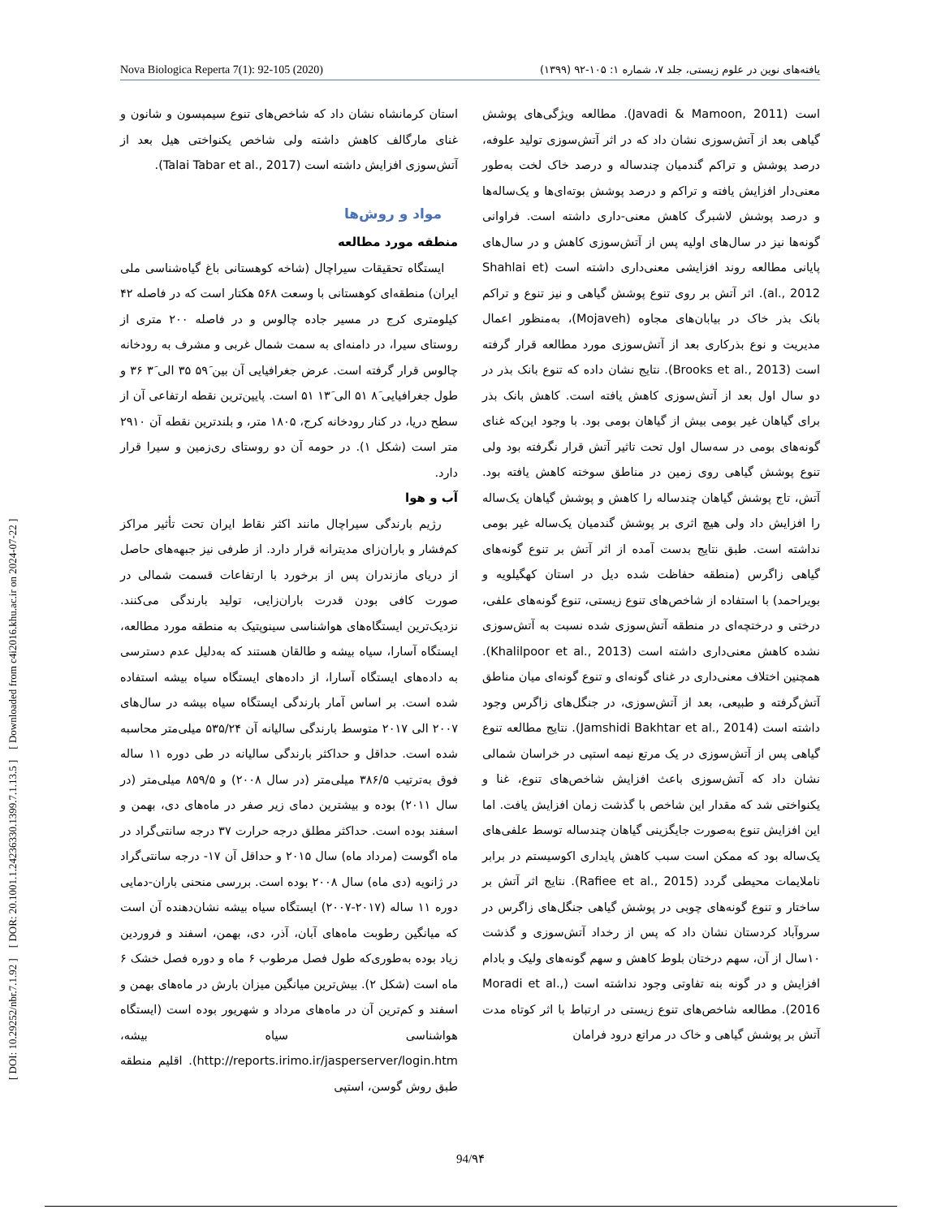Nova Biologica Reperta 7(1): 92-105 (2020) یافته‌های نوین در علوم زیستی، جلد ۷، شماره ۱: ۱۰۵-۹۲ (۱۳۹۹)
[ DOI: 10.29252/nbr.7.1.92 ] [ DOR: 20.1001.1.24236330.1399.7.1.13.5 ] [ Downloaded from c4i2016.khu.ac.ir on 2024-07-22 ]
است (Javadi & Mamoon, 2011). مطالعه ویژگی‌های پوشش گیاهی بعد از آتش‌سوزی نشان داد که در اثر آتش‌سوزی تولید علوفه، درصد پوشش و تراکم گندمیان چندساله و درصد خاک لخت به‌طور معنی‌دار افزایش یافته و تراکم و درصد پوشش بوته‌ای‌ها و یک‌ساله‌ها و درصد پوشش لاشبرگ کاهش معنی-داری داشته است. فراوانی گونه‌ها نیز در سال‌های اولیه پس از آتش‌سوزی کاهش و در سال‌های پایانی مطالعه روند افزایشی معنی‌داری داشته است (Shahlai et al., 2012). اثر آتش بر روی تنوع پوشش گیاهی و نیز تنوع و تراکم بانک بذر خاک در بیابان‌های مجاوه (Mojaveh)، به‌منظور اعمال مدیریت و نوع بذرکاری بعد از آتش‌سوزی مورد مطالعه قرار گرفته است (Brooks et al., 2013). نتایج نشان داده که تنوع بانک بذر در دو سال اول بعد از آتش‌سوزی کاهش یافته است. کاهش بانک بذر برای گیاهان غیر بومی بیش از گیاهان بومی بود. با وجود این‌که غنای گونه‌های بومی در سه‌سال اول تحت تاثیر آتش قرار نگرفته بود ولی تنوع پوشش گیاهی روی زمین در مناطق سوخته کاهش یافته بود. آتش، تاج پوشش گیاهان چندساله را کاهش و پوشش گیاهان یک‌ساله را افزایش داد ولی هیچ اثری بر پوشش گندمیان یک‌ساله غیر بومی نداشته است. طبق نتایج بدست آمده از اثر آتش بر تنوع گونه‌های گیاهی زاگرس (منطقه حفاظت شده دیل در استان کهگیلویه و بویراحمد) با استفاده از شاخص‌های تنوع زیستی، تنوع گونه‌های علفی، درختی و درختچه‌ای در منطقه آتش‌سوزی شده نسبت به آتش‌سوزی نشده کاهش معنی‌داری داشته است (Khalilpoor et al., 2013). همچنین اختلاف معنی‌داری در غنای گونه‌ای و تنوع گونه‌ای میان مناطق آتش‌گرفته و طبیعی، بعد از آتش‌سوزی، در جنگل‌های زاگرس وجود داشته است (Jamshidi Bakhtar et al., 2014). نتایج مطالعه تنوع گیاهی پس از آتش‌سوزی در یک مرتع نیمه استپی در خراسان شمالی نشان داد که آتش‌سوزی باعث افزایش شاخص‌های تنوع، غنا و یکنواختی شد که مقدار این شاخص با گذشت زمان افزایش یافت. اما این افزایش تنوع به‌صورت جایگزینی گیاهان چندساله توسط علفی‌های یک‌ساله بود که ممکن است سبب کاهش پایداری اکوسیستم در برابر ناملایمات محیطی گردد (Rafiee et al., 2015). نتایج اثر آتش بر ساختار و تنوع گونه‌های چوبی در پوشش گیاهی جنگل‌های زاگرس در سروآباد کردستان نشان داد که پس از رخداد آتش‌سوزی و گذشت ۱۰سال از آن، سهم درختان بلوط کاهش و سهم گونه‌های ولیک و بادام افزایش و در گونه بنه تفاوتی وجود نداشته است (Moradi et al., 2016). مطالعه شاخص‌های تنوع زیستی در ارتباط با اثر کوتاه مدت آتش بر پوشش گیاهی و خاک در مراتع درود فرامان
استان کرمانشاه نشان داد که شاخص‌های تنوع سیمپسون و شانون و غنای مارگالف کاهش داشته ولی شاخص یکنواختی هیل بعد از آتش‌سوزی افزایش داشته است (Talai Tabar et al., 2017).
مواد و روش‌ها
منطقه مورد مطالعه
ایستگاه تحقیقات سیراچال (شاخه کوهستانی باغ گیاه‌شناسی ملی ایران) منطقه‌ای کوهستانی با وسعت ۵۶۸ هکتار است که در فاصله ۴۲ کیلومتری کرج در مسیر جاده چالوس و در فاصله ۲۰۰ متری از روستای سیرا، در دامنه‌ای به سمت شمال غربی و مشرف به رودخانه چالوس قرار گرفته است. عرض جغرافیایی آن بین ۵۹َ ۳۵ الی ۳َ ۳۶ و طول جغرافیایی ۸َ ۵۱ الی ۱۳َ ۵۱ است. پایین‌ترین نقطه ارتفاعی آن از سطح دریا، در کنار رودخانه کرج، ۱۸۰۵ متر، و بلندترین نقطه آن ۲۹۱۰ متر است (شکل ۱). در حومه آن دو روستای ری‌زمین و سیرا قرار دارد.
آب و هوا
رژیم بارندگی سیراچال مانند اکثر نقاط ایران تحت تأثیر مراکز کم‌فشار و باران‌زای مدیترانه قرار دارد. از طرفی نیز جبهه‌های حاصل از دریای مازندران پس از برخورد با ارتفاعات قسمت شمالی در صورت کافی بودن قدرت باران‌زایی، تولید بارندگی می‌کنند. نزدیک‌ترین ایستگاه‌های هواشناسی سینوپتیک به منطقه مورد مطالعه، ایستگاه آسارا، سیاه بیشه و طالقان هستند که به‌دلیل عدم دسترسی به داده‌های ایستگاه آسارا، از داده‌های ایستگاه سیاه بیشه استفاده شده است. بر اساس آمار بارندگی ایستگاه سیاه بیشه در سال‌های ۲۰۰۷ الی ۲۰۱۷ متوسط بارندگی سالیانه آن ۵۳۵/۲۴ میلی‌متر محاسبه شده است. حداقل و حداکثر بارندگی سالیانه در طی دوره ۱۱ ساله فوق به‌ترتیب ۳۸۶/۵ میلی‌متر (در سال ۲۰۰۸) و ۸۵۹/۵ میلی‌متر (در سال ۲۰۱۱) بوده و بیشترین دمای زیر صفر در ماه‌های دی، بهمن و اسفند بوده است. حداکثر مطلق درجه حرارت ۳۷ درجه سانتی‌گراد در ماه اگوست (مرداد ماه) سال ۲۰۱۵ و حداقل آن ۱۷- درجه سانتی‌گراد در ژانویه (دی ماه) سال ۲۰۰۸ بوده است. بررسی منحنی باران-دمایی دوره ۱۱ ساله (۲۰۱۷-۲۰۰۷) ایستگاه سیاه بیشه نشان‌دهنده آن است که میانگین رطوبت ماه‌های آبان، آذر، دی، بهمن، اسفند و فروردین زیاد بوده به‌طوری‌که طول فصل مرطوب ۶ ماه و دوره فصل خشک ۶ ماه است (شکل ۲). بیش‌ترین میانگین میزان بارش در ماه‌های بهمن و اسفند و کم‌ترین آن در ماه‌های مرداد و شهریور بوده است (ایستگاه هواشناسی سیاه بیشه، http://reports.irimo.ir/jasperserver/login.htm). اقلیم منطقه طبق روش گوسن، استپی
94/۹۴